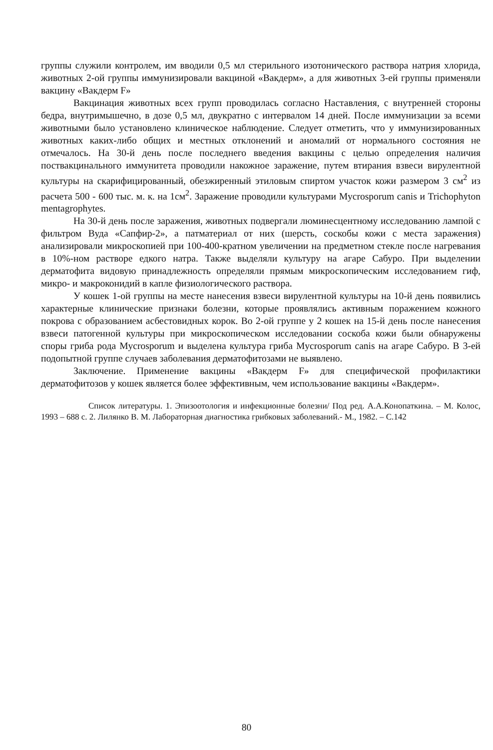группы служили контролем, им вводили 0,5 мл стерильного изотонического раствора натрия хлорида, животных 2-ой группы иммунизировали вакциной «Вакдерм», а для животных 3-ей группы применяли вакцину «Вакдерм F»
Вакцинация животных всех групп проводилась согласно Наставления, с внутренней стороны бедра, внутримышечно, в дозе 0,5 мл, двукратно с интервалом 14 дней. После иммунизации за всеми животными было установлено клиническое наблюдение. Следует отметить, что у иммунизированных животных каких-либо общих и местных отклонений и аномалий от нормального состояния не отмечалось. На 30-й день после последнего введения вакцины с целью определения наличия поствакцинального иммунитета проводили накожное заражение, путем втирания взвеси вирулентной культуры на скарифицированный, обезжиренный этиловым спиртом участок кожи размером 3 см<sup>2</sup> из расчета 500 - 600 тыс. м. к. на 1см<sup>2</sup>. Заражение проводили культурами Mycrosporum canis и Trichophyton mentagrophytes.
На 30-й день после заражения, животных подвергали люминесцентному исследованию лампой с фильтром Вуда «Сапфир-2», а патматериал от них (шерсть, соскобы кожи с места заражения) анализировали микроскопией при 100-400-кратном увеличении на предметном стекле после нагревания в 10%-ном растворе едкого натра. Также выделяли культуру на агаре Сабуро. При выделении дерматофита видовую принадлежность определяли прямым микроскопическим исследованием гиф, микро- и макроконидий в капле физиологического раствора.
У кошек 1-ой группы на месте нанесения взвеси вирулентной культуры на 10-й день появились характерные клинические признаки болезни, которые проявлялись активным поражением кожного покрова с образованием асбестовидных корок. Во 2-ой группе у 2 кошек на 15-й день после нанесения взвеси патогенной культуры при микроскопическом исследовании соскоба кожи были обнаружены споры гриба рода Mycrosporum и выделена культура гриба Mycrosporum canis на агаре Сабуро. В 3-ей подопытной группе случаев заболевания дерматофитозами не выявлено.
Заключение. Применение вакцины «Вакдерм F» для специфической профилактики дерматофитозов у кошек является более эффективным, чем использование вакцины «Вакдерм».
Список литературы. 1. Эпизоотология и инфекционные болезни/ Под ред. А.А.Конопаткина. – М. Колос, 1993 – 688 с. 2. Лилянко В. М. Лабораторная диагностика грибковых заболеваний.- М., 1982. – С.142
80